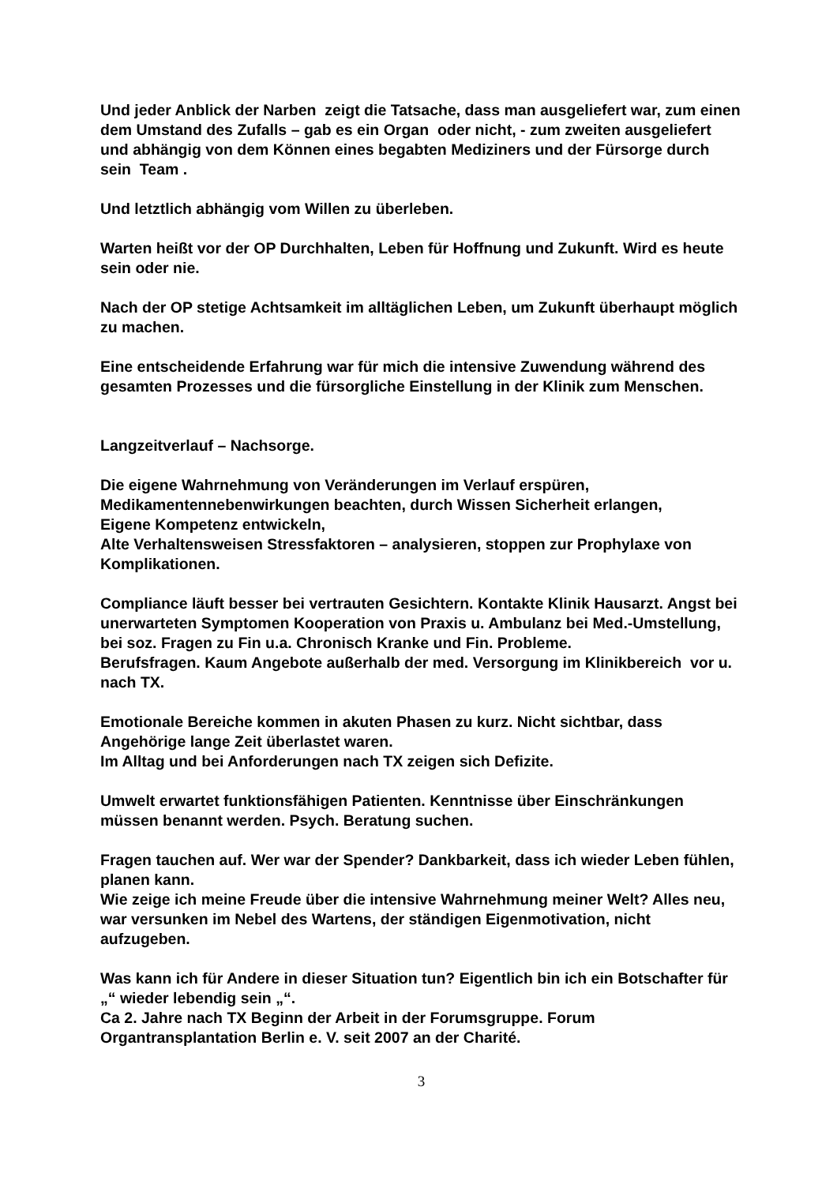Und jeder Anblick der Narben zeigt die Tatsache, dass man ausgeliefert war, zum einen dem Umstand des Zufalls – gab es ein Organ oder nicht, - zum zweiten ausgeliefert und abhängig von dem Können eines begabten Mediziners und der Fürsorge durch sein Team .
Und letztlich abhängig vom Willen zu überleben.
Warten heißt vor der OP Durchhalten, Leben für Hoffnung und Zukunft. Wird es heute sein oder nie.
Nach der OP stetige Achtsamkeit im alltäglichen Leben, um Zukunft überhaupt möglich zu machen.
Eine entscheidende Erfahrung war für mich die intensive Zuwendung während des gesamten Prozesses und die fürsorgliche Einstellung in der Klinik zum Menschen.
Langzeitverlauf – Nachsorge.
Die eigene Wahrnehmung von Veränderungen im Verlauf erspüren,
Medikamentennebenwirkungen beachten, durch Wissen Sicherheit erlangen,
Eigene Kompetenz entwickeln,
Alte Verhaltensweisen Stressfaktoren – analysieren, stoppen zur Prophylaxe von Komplikationen.
Compliance läuft besser bei vertrauten Gesichtern. Kontakte Klinik Hausarzt. Angst bei unerwarteten Symptomen Kooperation von Praxis u. Ambulanz bei Med.-Umstellung, bei soz. Fragen zu Fin u.a. Chronisch Kranke und Fin. Probleme.
Berufsfragen. Kaum Angebote außerhalb der med. Versorgung im Klinikbereich vor u. nach TX.
Emotionale Bereiche kommen in akuten Phasen zu kurz. Nicht sichtbar, dass Angehörige lange Zeit überlastet waren.
Im Alltag und bei Anforderungen nach TX zeigen sich Defizite.
Umwelt erwartet funktionsfähigen Patienten. Kenntnisse über Einschränkungen müssen benannt werden. Psych. Beratung suchen.
Fragen tauchen auf. Wer war der Spender? Dankbarkeit, dass ich wieder Leben fühlen, planen kann.
Wie zeige ich meine Freude über die intensive Wahrnehmung meiner Welt? Alles neu, war versunken im Nebel des Wartens, der ständigen Eigenmotivation, nicht aufzugeben.
Was kann ich für Andere in dieser Situation tun? Eigentlich bin ich ein Botschafter für „“ wieder lebendig sein „“.
Ca 2. Jahre nach TX Beginn der Arbeit in der Forumsgruppe. Forum Organtransplantation Berlin e. V. seit 2007 an der Charité.
3